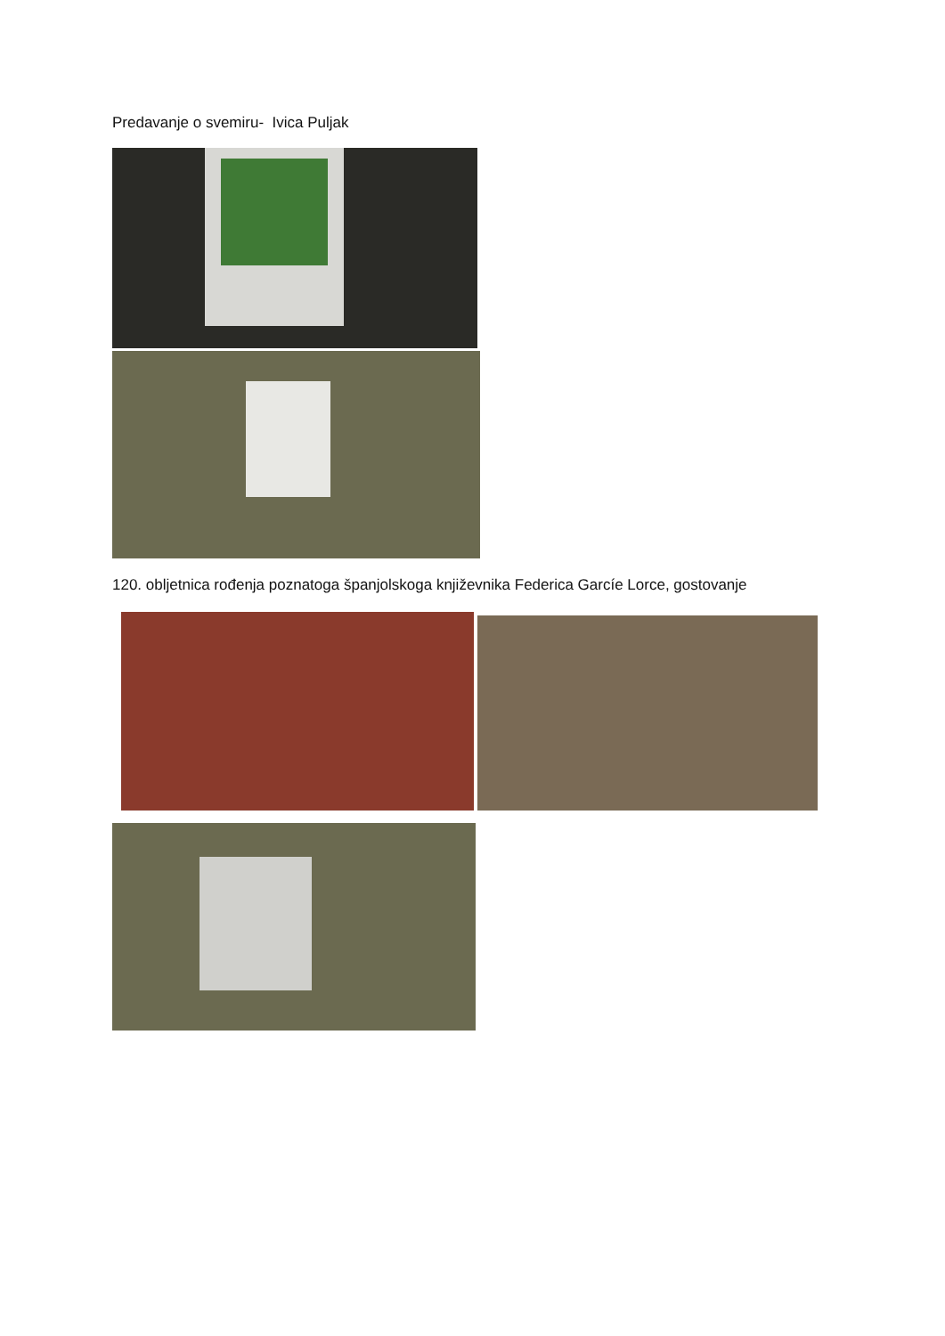Predavanje o svemiru- Ivica Puljak
120. obljetnica rođenja poznatoga španjolskoga književnika Federica Garcíe Lorce, gostovanje